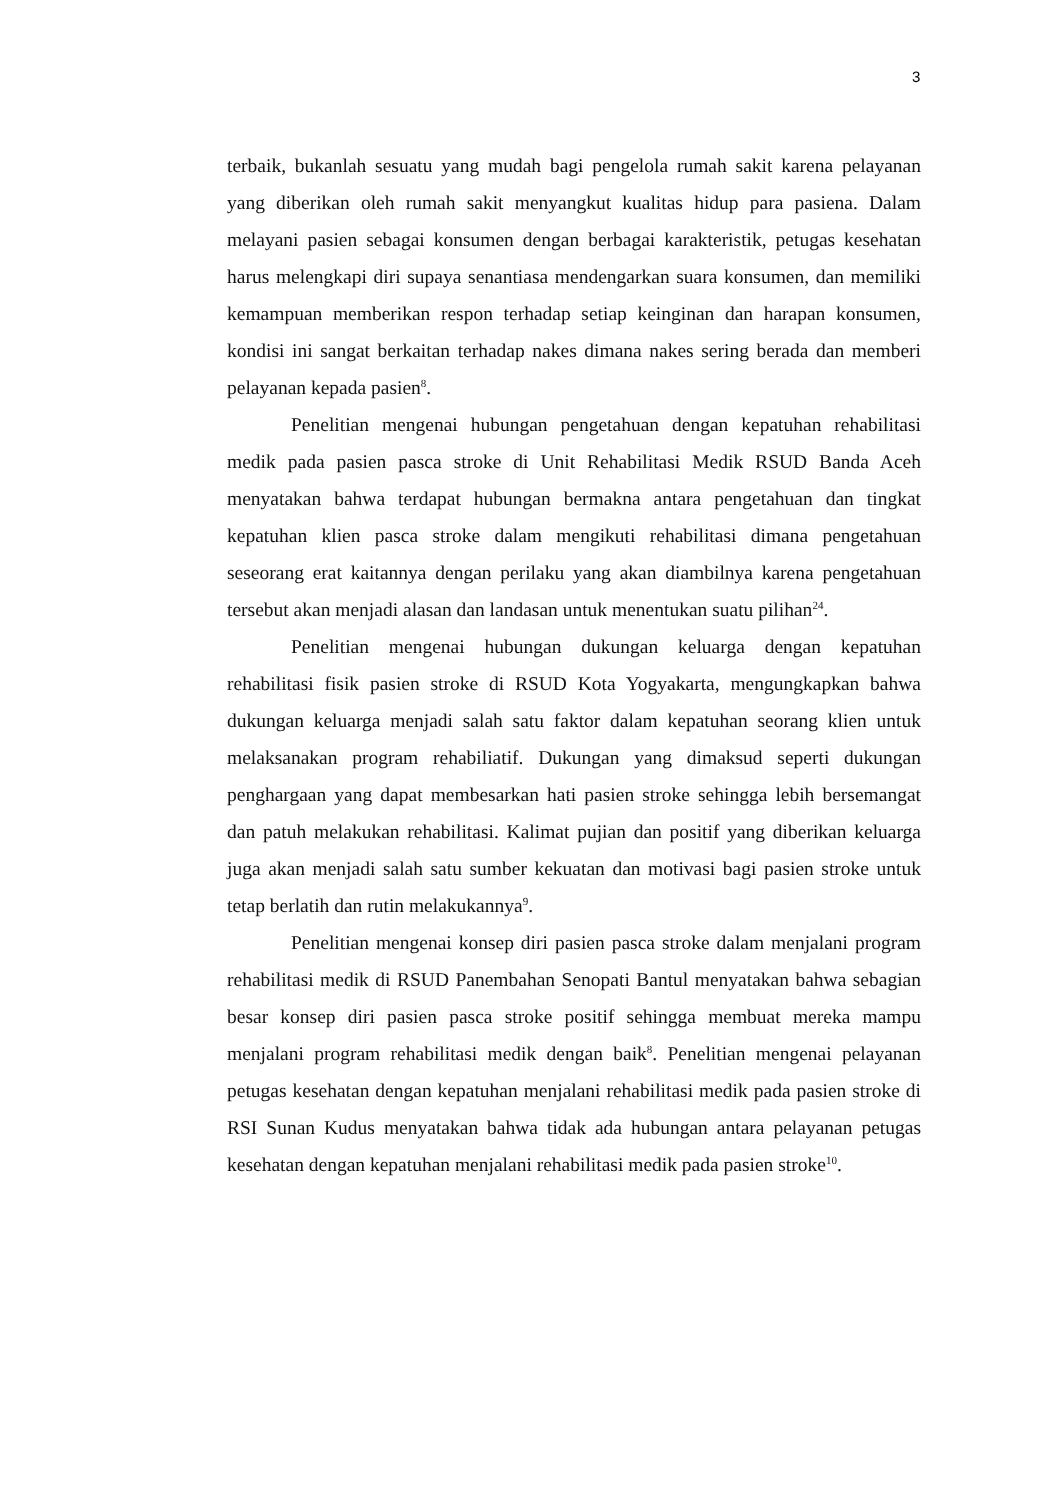3
terbaik, bukanlah sesuatu yang mudah bagi pengelola rumah sakit karena pelayanan yang diberikan oleh rumah sakit menyangkut kualitas hidup para pasiena. Dalam melayani pasien sebagai konsumen dengan berbagai karakteristik, petugas kesehatan harus melengkapi diri supaya senantiasa mendengarkan suara konsumen, dan memiliki kemampuan memberikan respon terhadap setiap keinginan dan harapan konsumen, kondisi ini sangat berkaitan terhadap nakes dimana nakes sering berada dan memberi pelayanan kepada pasien<sup>8</sup>.
Penelitian mengenai hubungan pengetahuan dengan kepatuhan rehabilitasi medik pada pasien pasca stroke di Unit Rehabilitasi Medik RSUD Banda Aceh menyatakan bahwa terdapat hubungan bermakna antara pengetahuan dan tingkat kepatuhan klien pasca stroke dalam mengikuti rehabilitasi dimana pengetahuan seseorang erat kaitannya dengan perilaku yang akan diambilnya karena pengetahuan tersebut akan menjadi alasan dan landasan untuk menentukan suatu pilihan<sup>24</sup>.
Penelitian mengenai hubungan dukungan keluarga dengan kepatuhan rehabilitasi fisik pasien stroke di RSUD Kota Yogyakarta, mengungkapkan bahwa dukungan keluarga menjadi salah satu faktor dalam kepatuhan seorang klien untuk melaksanakan program rehabiliatif. Dukungan yang dimaksud seperti dukungan penghargaan yang dapat membesarkan hati pasien stroke sehingga lebih bersemangat dan patuh melakukan rehabilitasi. Kalimat pujian dan positif yang diberikan keluarga juga akan menjadi salah satu sumber kekuatan dan motivasi bagi pasien stroke untuk tetap berlatih dan rutin melakukannya<sup>9</sup>.
Penelitian mengenai konsep diri pasien pasca stroke dalam menjalani program rehabilitasi medik di RSUD Panembahan Senopati Bantul menyatakan bahwa sebagian besar konsep diri pasien pasca stroke positif sehingga membuat mereka mampu menjalani program rehabilitasi medik dengan baik<sup>8</sup>. Penelitian mengenai pelayanan petugas kesehatan dengan kepatuhan menjalani rehabilitasi medik pada pasien stroke di RSI Sunan Kudus menyatakan bahwa tidak ada hubungan antara pelayanan petugas kesehatan dengan kepatuhan menjalani rehabilitasi medik pada pasien stroke<sup>10</sup>.